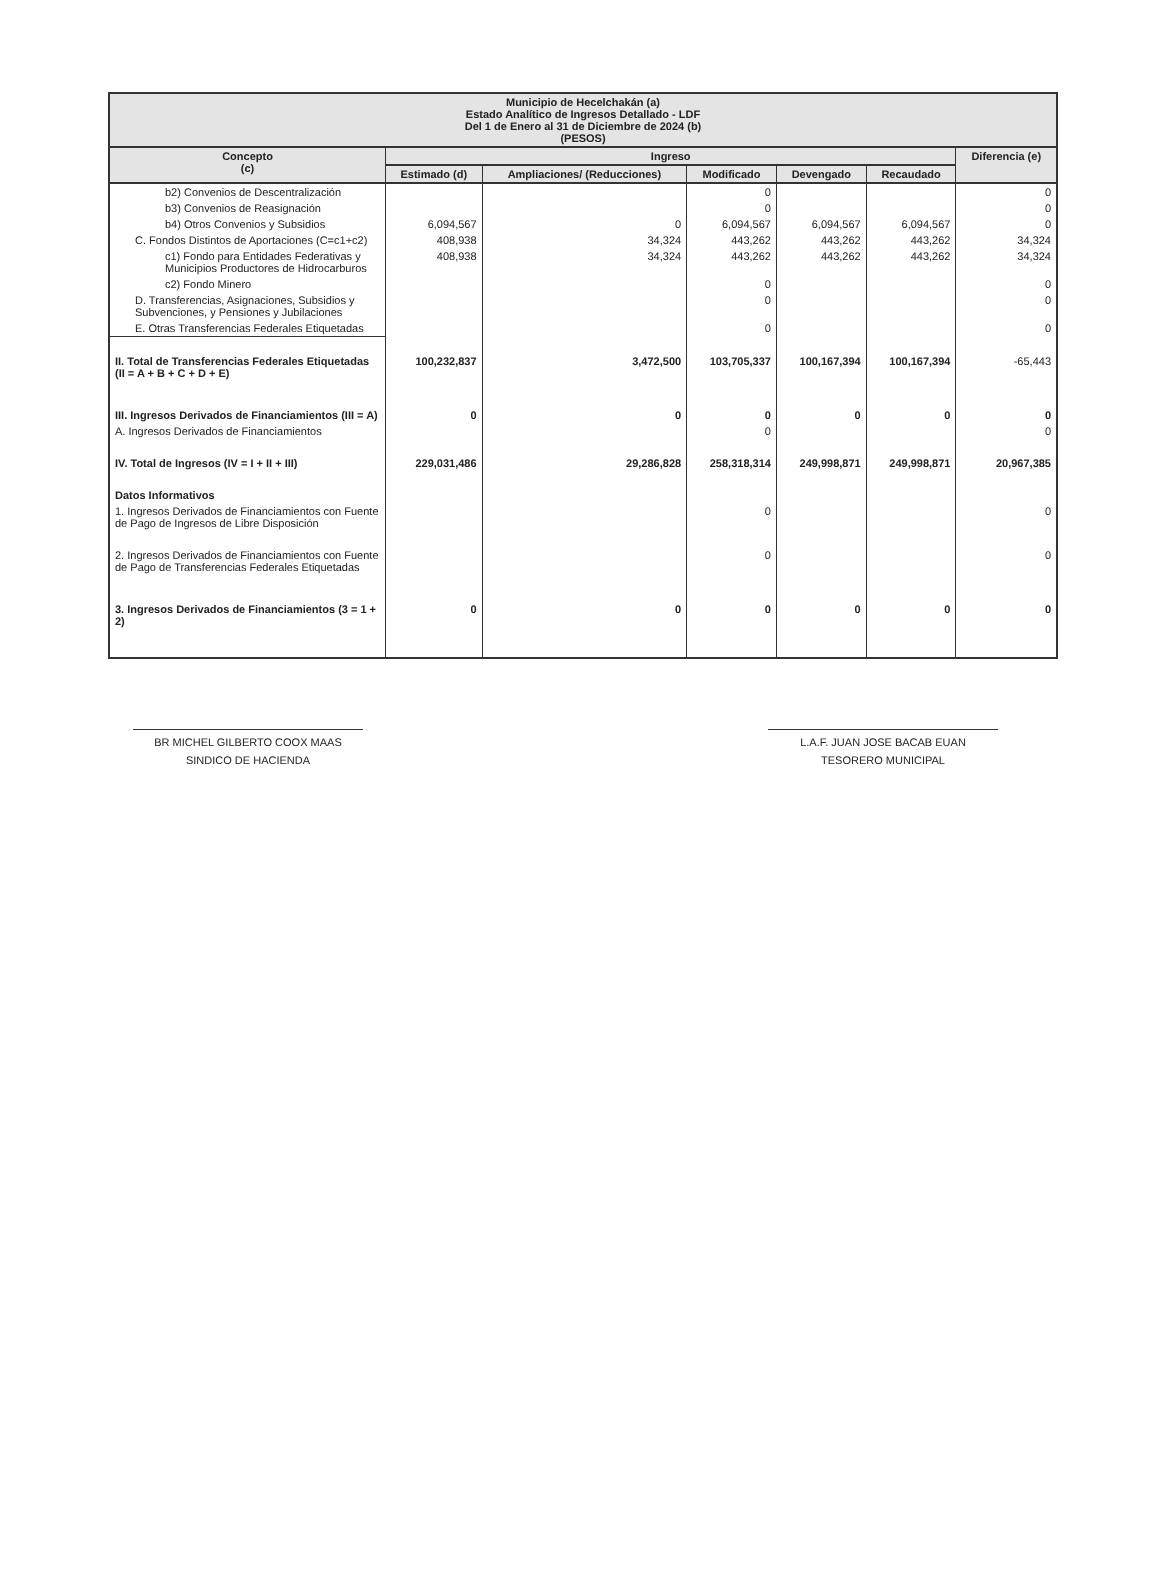| Municipio de Hecelchakán (a) Estado Analítico de Ingresos Detallado - LDF Del 1 de Enero al 31 de Diciembre de 2024 (b) (PESOS) | | | | | | |
| Concepto (c) | Ingreso | | | | | Diferencia (e) |
| | Estimado (d) | Ampliaciones/ (Reducciones) | Modificado | Devengado | Recaudado | |
| b2) Convenios de Descentralización | | | 0 | | | 0 |
| b3) Convenios de Reasignación | | | 0 | | | 0 |
| b4) Otros Convenios y Subsidios | 6,094,567 | 0 | 6,094,567 | 6,094,567 | 6,094,567 | 0 |
| C. Fondos Distintos de Aportaciones (C=c1+c2) | 408,938 | 34,324 | 443,262 | 443,262 | 443,262 | 34,324 |
| c1) Fondo para Entidades Federativas y Municipios Productores de Hidrocarburos | 408,938 | 34,324 | 443,262 | 443,262 | 443,262 | 34,324 |
| c2) Fondo Minero | | | 0 | | | 0 |
| D. Transferencias, Asignaciones, Subsidios y Subvenciones, y Pensiones y Jubilaciones | | | 0 | | | 0 |
| E. Otras Transferencias Federales Etiquetadas | | | 0 | | | 0 |
| II. Total de Transferencias Federales Etiquetadas (II = A + B + C + D + E) | 100,232,837 | 3,472,500 | 103,705,337 | 100,167,394 | 100,167,394 | -65,443 |
| III. Ingresos Derivados de Financiamientos (III = A) | 0 | 0 | 0 | 0 | 0 | 0 |
| A. Ingresos Derivados de Financiamientos | | | 0 | | | 0 |
| IV. Total de Ingresos (IV = I + II + III) | 229,031,486 | 29,286,828 | 258,318,314 | 249,998,871 | 249,998,871 | 20,967,385 |
| Datos Informativos | | | | | | |
| 1. Ingresos Derivados de Financiamientos con Fuente de Pago de Ingresos de Libre Disposición | | | 0 | | | 0 |
| 2. Ingresos Derivados de Financiamientos con Fuente de Pago de Transferencias Federales Etiquetadas | | | 0 | | | 0 |
| 3. Ingresos Derivados de Financiamientos (3 = 1 + 2) | 0 | 0 | 0 | 0 | 0 | 0 |
BR MICHEL GILBERTO COOX MAAS
SINDICO DE HACIENDA
L.A.F. JUAN JOSE BACAB EUAN
TESORERO MUNICIPAL